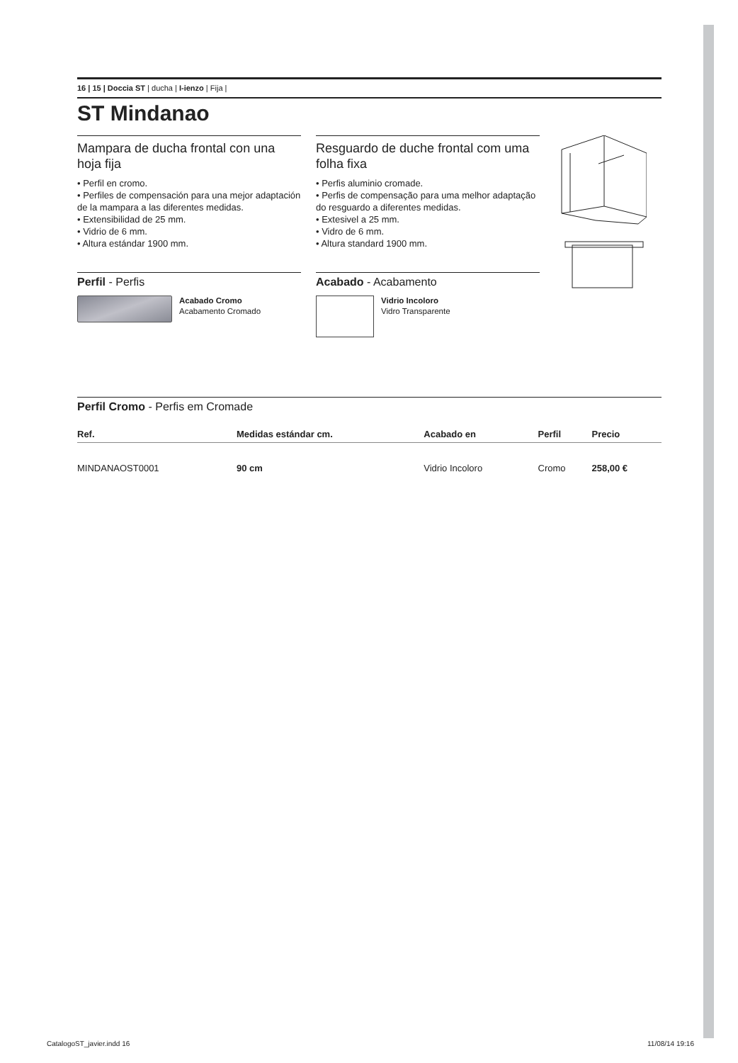16 | 15 | Doccia ST | ducha | I-ienzo | Fija |
ST Mindanao
Mampara de ducha frontal con una hoja fija
• Perfil en cromo.
• Perfiles de compensación para una mejor adaptación de la mampara a las diferentes medidas.
• Extensibilidad de 25 mm.
• Vidrio de 6 mm.
• Altura estándar 1900 mm.
Perfil - Perfis
Acabado Cromo
Acabamento Cromado
Resguardo de duche frontal com uma folha fixa
• Perfis aluminio cromade.
• Perfis de compensação para uma melhor adaptação do resguardo a diferentes medidas.
• Extesivel a 25 mm.
• Vidro de 6 mm.
• Altura standard 1900 mm.
Acabado - Acabamento
Vidrio Incoloro
Vidro Transparente
Perfil Cromo - Perfis em Cromade
| Ref. | Medidas estándar cm. | Acabado en | Perfil | Precio |
| --- | --- | --- | --- | --- |
| MINDANAOST0001 | 90 cm | Vidrio Incoloro | Cromo | 258,00 € |
CatalogoST_javier.indd 16 11/08/14 19:16